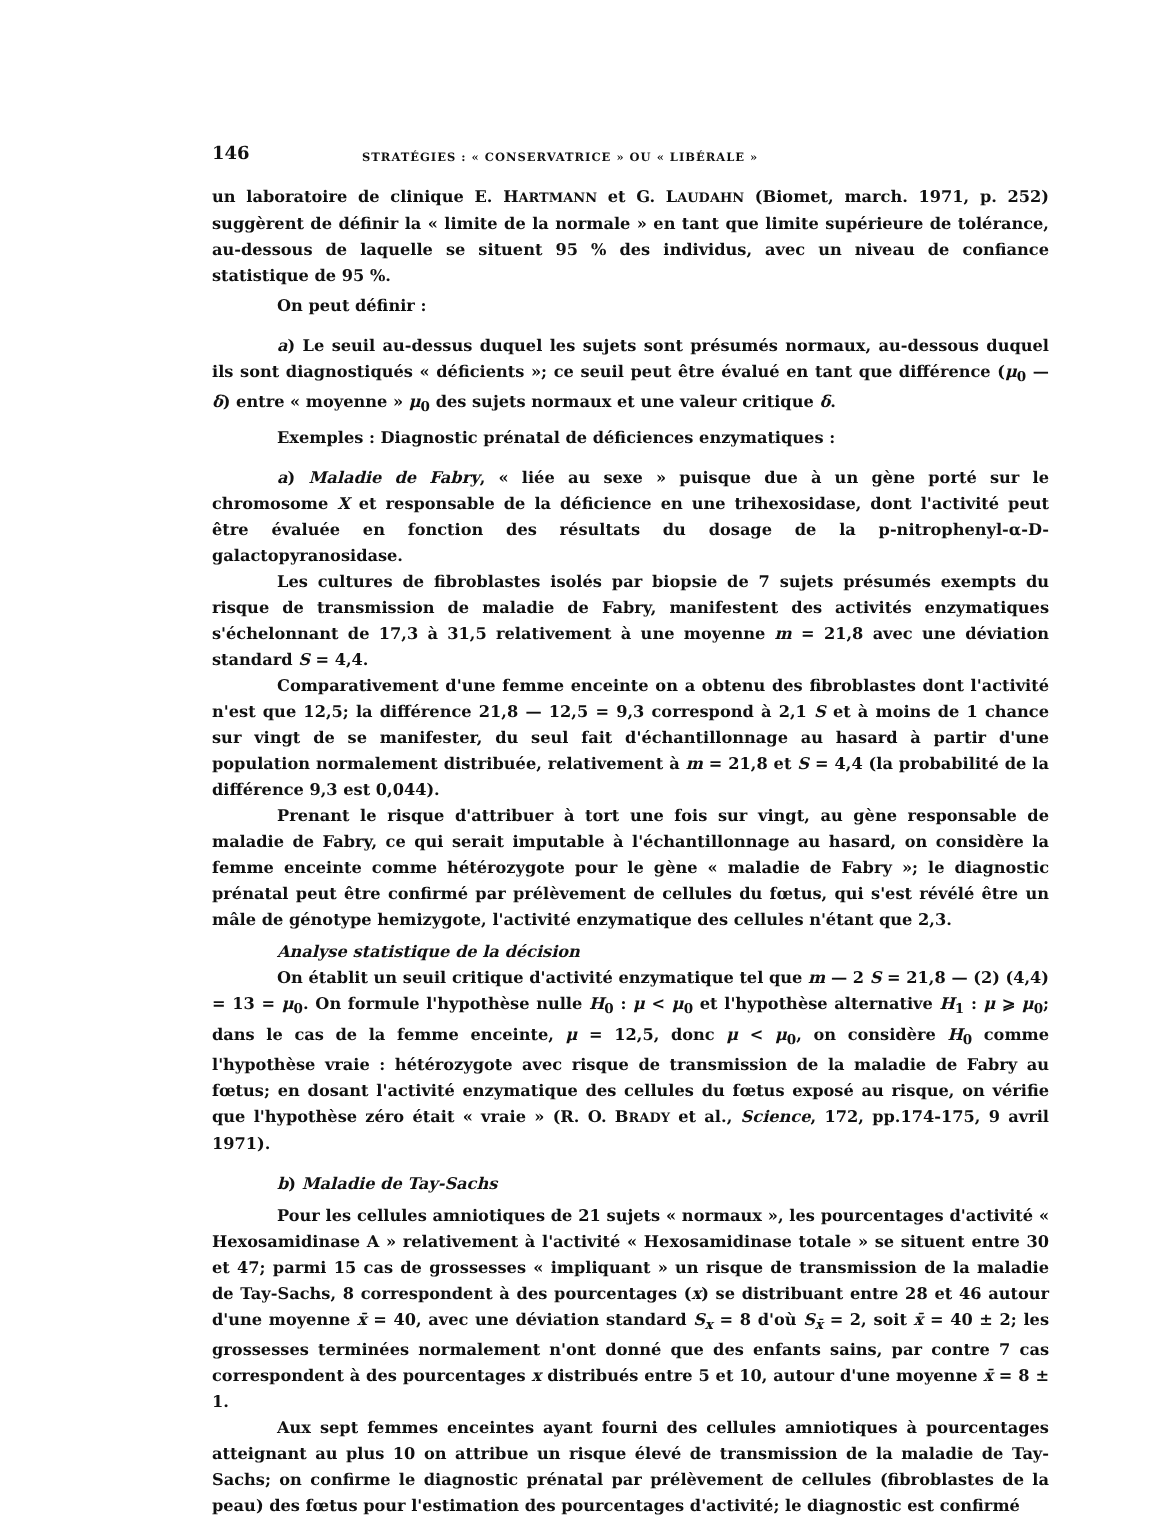146 STRATÉGIES : « CONSERVATRICE » OU « LIBÉRALE »
un laboratoire de clinique E. HARTMANN et G. LAUDAHN (Biomet, march. 1971, p. 252) suggèrent de définir la « limite de la normale » en tant que limite supérieure de tolérance, au-dessous de laquelle se situent 95 % des individus, avec un niveau de confiance statistique de 95 %.
On peut définir :
a) Le seuil au-dessus duquel les sujets sont présumés normaux, au-dessous duquel ils sont diagnostiqués « déficients »; ce seuil peut être évalué en tant que différence (μ<sub>0</sub> — δ) entre « moyenne » μ<sub>0</sub> des sujets normaux et une valeur critique δ.
Exemples : Diagnostic prénatal de déficiences enzymatiques :
a) Maladie de Fabry, « liée au sexe » puisque due à un gène porté sur le chromosome X et responsable de la déficience en une trihexosidase, dont l'activité peut être évaluée en fonction des résultats du dosage de la p-nitrophenyl-α-D-galactopyranosidase.
Les cultures de fibroblastes isolés par biopsie de 7 sujets présumés exempts du risque de transmission de maladie de Fabry, manifestent des activités enzymatiques s'échelonnant de 17,3 à 31,5 relativement à une moyenne m = 21,8 avec une déviation standard S = 4,4.
Comparativement d'une femme enceinte on a obtenu des fibroblastes dont l'activité n'est que 12,5; la différence 21,8 — 12,5 = 9,3 correspond à 2,1 S et à moins de 1 chance sur vingt de se manifester, du seul fait d'échantillonnage au hasard à partir d'une population normalement distribuée, relativement à m = 21,8 et S = 4,4 (la probabilité de la différence 9,3 est 0,044).
Prenant le risque d'attribuer à tort une fois sur vingt, au gène responsable de maladie de Fabry, ce qui serait imputable à l'échantillonnage au hasard, on considère la femme enceinte comme hétérozygote pour le gène « maladie de Fabry »; le diagnostic prénatal peut être confirmé par prélèvement de cellules du fœtus, qui s'est révélé être un mâle de génotype hemizygote, l'activité enzymatique des cellules n'étant que 2,3.
Analyse statistique de la décision
On établit un seuil critique d'activité enzymatique tel que m — 2 S = 21,8 — (2) (4,4) = 13 = μ<sub>0</sub>. On formule l'hypothèse nulle H<sub>0</sub> : μ < μ<sub>0</sub> et l'hypothèse alternative H<sub>1</sub> : μ ⩾ μ<sub>0</sub>; dans le cas de la femme enceinte, μ = 12,5, donc μ < μ<sub>0</sub>, on considère H<sub>0</sub> comme l'hypothèse vraie : hétérozygote avec risque de transmission de la maladie de Fabry au fœtus; en dosant l'activité enzymatique des cellules du fœtus exposé au risque, on vérifie que l'hypothèse zéro était « vraie » (R. O. BRADY et al., Science, 172, pp.174-175, 9 avril 1971).
b) Maladie de Tay-Sachs
Pour les cellules amniotiques de 21 sujets « normaux », les pourcentages d'activité « Hexosamidinase A » relativement à l'activité « Hexosamidinase totale » se situent entre 30 et 47; parmi 15 cas de grossesses « impliquant » un risque de transmission de la maladie de Tay-Sachs, 8 correspondent à des pourcentages (x) se distribuant entre 28 et 46 autour d'une moyenne x̄ = 40, avec une déviation standard S<sub>x</sub> = 8 d'où S<sub>x̄</sub> = 2, soit x̄ = 40 ± 2; les grossesses terminées normalement n'ont donné que des enfants sains, par contre 7 cas correspondent à des pourcentages x distribués entre 5 et 10, autour d'une moyenne x̄ = 8 ± 1.
Aux sept femmes enceintes ayant fourni des cellules amniotiques à pourcentages atteignant au plus 10 on attribue un risque élevé de transmission de la maladie de Tay-Sachs; on confirme le diagnostic prénatal par prélèvement de cellules (fibroblastes de la peau) des fœtus pour l'estimation des pourcentages d'activité; le diagnostic est confirmé